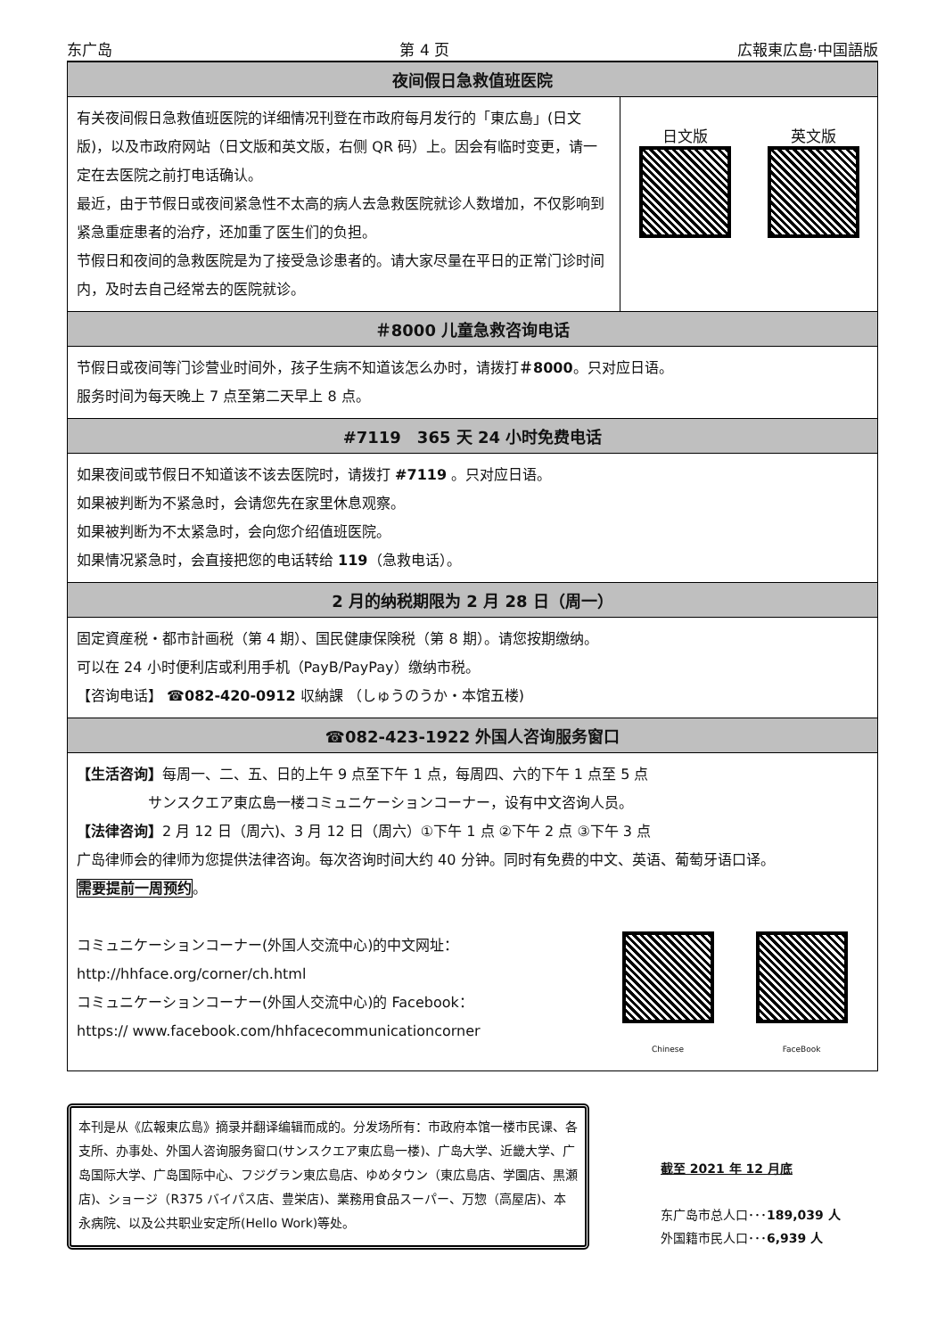东广岛 第 4 页 広報東広島·中国語版
夜间假日急救值班医院
有关夜间假日急救值班医院的详细情况刊登在市政府每月发行的「東広島」(日文版)，以及市政府网站（日文版和英文版，右侧 QR 码）上。因会有临时变更，请一定在去医院之前打电话确认。
最近，由于节假日或夜间紧急性不太高的病人去急救医院就诊人数增加，不仅影响到紧急重症患者的治疗，还加重了医生们的负担。
节假日和夜间的急救医院是为了接受急诊患者的。请大家尽量在平日的正常门诊时间内，及时去自己经常去的医院就诊。
日文版
英文版
＃8000 儿童急救咨询电话
节假日或夜间等门诊营业时间外，孩子生病不知道该怎么办时，请拨打＃8000。只对应日语。
服务时间为每天晚上 7 点至第二天早上 8 点。
#7119　365 天 24 小时免费电话
如果夜间或节假日不知道该不该去医院时，请拨打 #7119 。只对应日语。
如果被判断为不紧急时，会请您先在家里休息观察。
如果被判断为不太紧急时，会向您介绍值班医院。
如果情况紧急时，会直接把您的电话转给 119（急救电话）。
2 月的纳税期限为 2 月 28 日（周一）
固定資産税・都市計画税（第 4 期）、国民健康保険税（第 8 期）。请您按期缴纳。
可以在 24 小时便利店或利用手机（PayB/PayPay）缴纳市税。
【咨询电话】 ☎082-420-0912 収納課 （しゅうのうか・本馆五楼)
☎082-423-1922 外国人咨询服务窗口
【生活咨询】每周一、二、五、日的上午 9 点至下午 1 点，每周四、六的下午 1 点至 5 点
　　　　　サンスクエア東広島一楼コミュニケーションコーナー，设有中文咨询人员。
【法律咨询】2 月 12 日（周六)、3 月 12 日（周六）①下午 1 点 ②下午 2 点 ③下午 3 点
广岛律师会的律师为您提供法律咨询。每次咨询时间大约 40 分钟。同时有免费的中文、英语、葡萄牙语口译。
需要提前一周预约。
コミュニケーションコーナー(外国人交流中心)的中文网址：
http://hhface.org/corner/ch.html
コミュニケーションコーナー(外国人交流中心)的 Facebook：
https:// www.facebook.com/hhfacecommunicationcorner
Chinese
FaceBook
本刊是从《広報東広島》摘录并翻译编辑而成的。分发场所有：市政府本馆一楼市民课、各支所、办事处、外国人咨询服务窗口(サンスクエア東広島一楼)、广岛大学、近畿大学、广岛国际大学、广岛国际中心、フジグラン東広島店、ゆめタウン（東広島店、学園店、黒瀬店)、ショージ（R375 バイパス店、豊栄店)、業務用食品スーパー、万惣（高屋店)、本永病院、以及公共职业安定所(Hello Work)等处。
截至 2021 年 12 月底
东广岛市总人口･･･189,039 人
外国籍市民人口･･･6,939 人